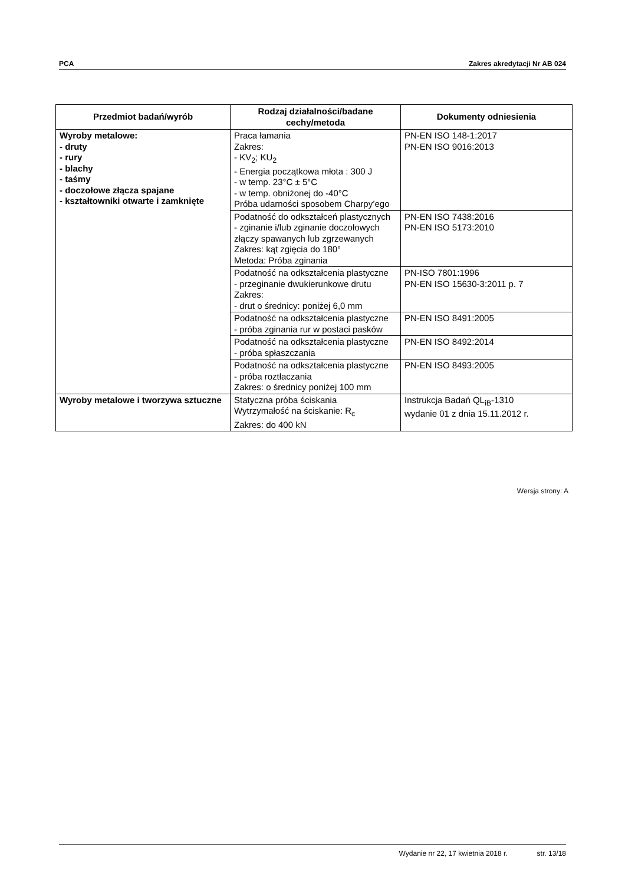PCA Zakres akredytacji Nr AB 024
| Przedmiot badań/wyrób | Rodzaj działalności/badane cechy/metoda | Dokumenty odniesienia |
| --- | --- | --- |
| Wyroby metalowe: - druty - rury - blachy - taśmy - doczołowe złącza spajane - kształtowniki otwarte i zamknięte | Praca łamania Zakres: - KV<sub>2</sub>; KU<sub>2</sub> - Energia początkowa młota : 300 J - w temp. 23°C ± 5°C - w temp. obniżonej do -40°C Próba udarności sposobem Charpy’ego | PN-EN ISO 148-1:2017 PN-EN ISO 9016:2013 |
| | Podatność do odkształceń plastycznych - zginanie i/lub zginanie doczołowych złączy spawanych lub zgrzewanych Zakres: kąt zgięcia do 180° Metoda: Próba zginania | PN-EN ISO 7438:2016 PN-EN ISO 5173:2010 |
| | Podatność na odkształcenia plastyczne - przeginanie dwukierunkowe drutu Zakres: - drut o średnicy: poniżej 6,0 mm | PN-ISO 7801:1996 PN-EN ISO 15630-3:2011 p. 7 |
| | Podatność na odkształcenia plastyczne - próba zginania rur w postaci pasków | PN-EN ISO 8491:2005 |
| | Podatność na odkształcenia plastyczne - próba spłaszczania | PN-EN ISO 8492:2014 |
| | Podatność na odkształcenia plastyczne - próba roztłaczania Zakres: o średnicy poniżej 100 mm | PN-EN ISO 8493:2005 |
| Wyroby metalowe i tworzywa sztuczne | Statyczna próba ściskania Wytrzymałość na ściskanie: R<sub>c</sub> Zakres: do 400 kN | Instrukcja Badań QL<sub>iB</sub>-1310 wydanie 01 z dnia 15.11.2012 r. |
Wersja strony: A
Wydanie nr 22, 17 kwietnia 2018 r. str. 13/18